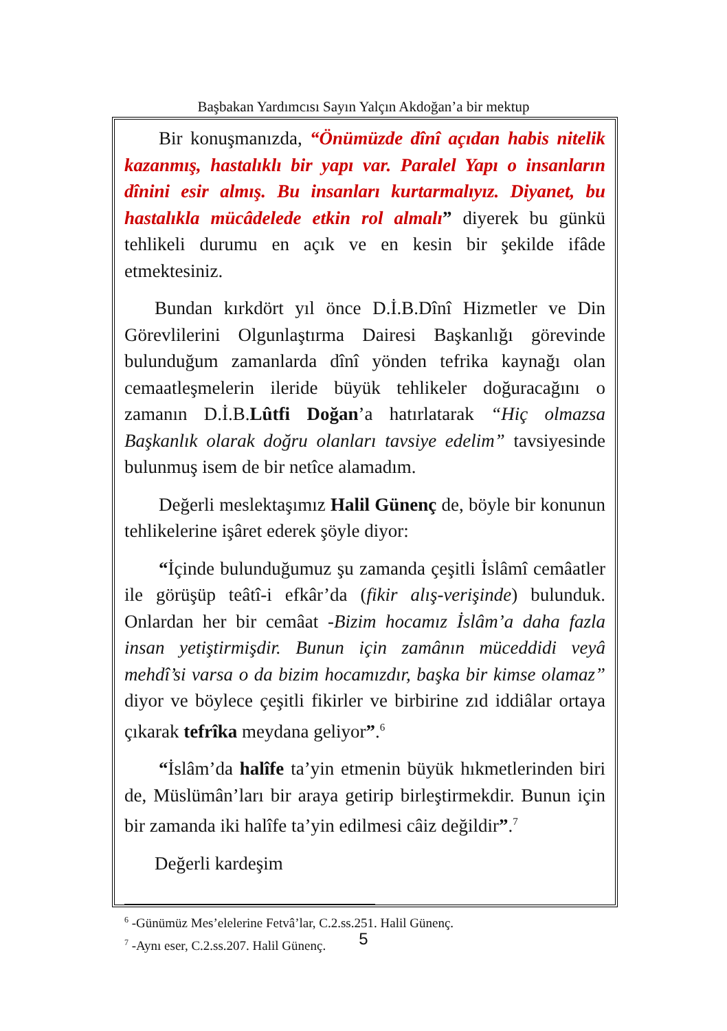Başbakan Yardımcısı Sayın Yalçın Akdoğan’a bir mektup
Bir konuşmanızda, “Önümüzde dînî açıdan habis nitelik kazanmış, hastalıklı bir yapı var. Paralel Yapı o insanların dînini esir almış. Bu insanları kurtarmalıyız. Diyanet, bu hastalıkla mücâdelede etkin rol almalı” diyerek bu günkü tehlikeli durumu en açık ve en kesin bir şekilde ifâde etmektesiniz.
Bundan kırkdört yıl önce D.İ.B.Dînî Hizmetler ve Din Görevlilerini Olgunlaştırma Dairesi Başkanlığı görevinde bulunduğum zamanlarda dînî yönden tefrika kaynağı olan cemaatleşmelerin ileride büyük tehlikeler doğuracağını o zamanın D.İ.B.Lûtfi Doğan’a hatırlatarak “Hiç olmazsa Başkanlık olarak doğru olanları tavsiye edelim” tavsiyesinde bulunmuş isem de bir netîce alamadım.
Değerli meslektaşımız Halil Günenç de, böyle bir konunun tehlikelerine işâret ederek şöyle diyor:
“İçinde bulunduğumuz şu zamanda çeşitli İslâmî cemâatler ile görüşüp teâtî-i efkâr’da (fikir alış-verişinde) bulunduk. Onlardan her bir cemâat -Bizim hocamız İslâm’a daha fazla insan yetiştirmişdir. Bunun için zamânın müceddidi veyâ mehdî’si varsa o da bizim hocamızdır, başka bir kimse olamaz” diyor ve böylece çeşitli fikirler ve birbirine zıd iddiâlar ortaya çıkarak tefrîka meydana geliyor”.<sup>6</sup>
“İslâm’da halîfe ta’yin etmenin büyük hıkmetlerinden biri de, Müslümân’ları bir araya getirip birleştirmekdir. Bunun için bir zamanda iki halîfe ta’yin edilmesi câiz değildir”.<sup>7</sup>
Değerli kardeşim
<sup>6</sup> -Günümüz Mes’elelerine Fetvâ’lar, C.2.ss.251. Halil Günenç.
<sup>7</sup> -Aynı eser, C.2.ss.207. Halil Günenç.
5